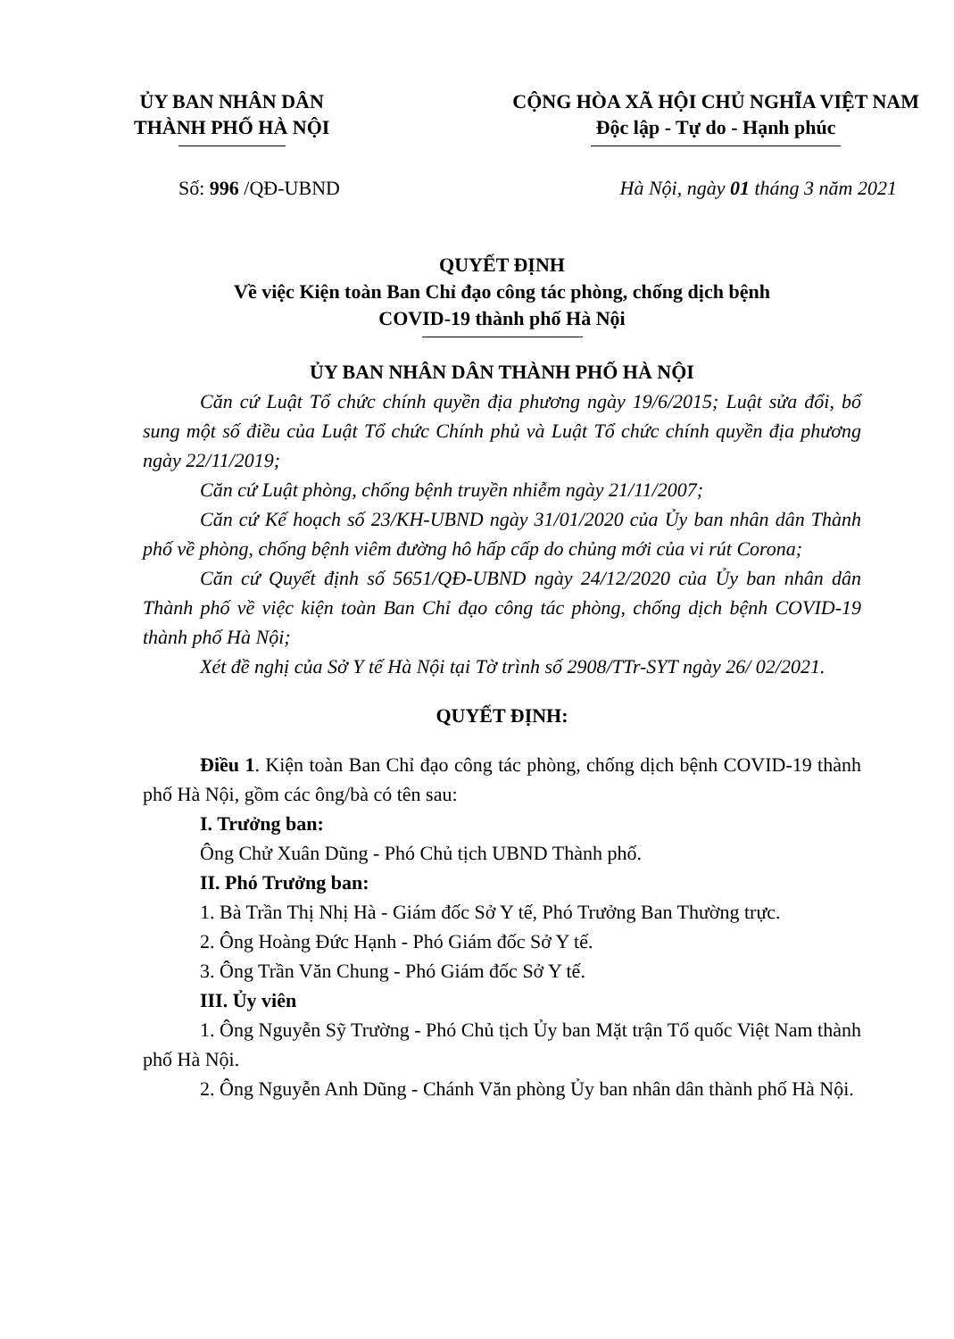ỦY BAN NHÂN DÂN
THÀNH PHỐ HÀ NỘI
CỘNG HÒA XÃ HỘI CHỦ NGHĨA VIỆT NAM
Độc lập - Tự do - Hạnh phúc
Số: 996 /QĐ-UBND Hà Nội, ngày 01 tháng 3 năm 2021
QUYẾT ĐỊNH
Về việc Kiện toàn Ban Chỉ đạo công tác phòng, chống dịch bệnh
COVID-19 thành phố Hà Nội
ỦY BAN NHÂN DÂN THÀNH PHỐ HÀ NỘI
Căn cứ Luật Tổ chức chính quyền địa phương ngày 19/6/2015; Luật sửa đổi, bổ sung một số điều của Luật Tổ chức Chính phủ và Luật Tổ chức chính quyền địa phương ngày 22/11/2019;
Căn cứ Luật phòng, chống bệnh truyền nhiễm ngày 21/11/2007;
Căn cứ Kế hoạch số 23/KH-UBND ngày 31/01/2020 của Ủy ban nhân dân Thành phố về phòng, chống bệnh viêm đường hô hấp cấp do chủng mới của vi rút Corona;
Căn cứ Quyết định số 5651/QĐ-UBND ngày 24/12/2020 của Ủy ban nhân dân Thành phố về việc kiện toàn Ban Chỉ đạo công tác phòng, chống dịch bệnh COVID-19 thành phố Hà Nội;
Xét đề nghị của Sở Y tế Hà Nội tại Tờ trình số 2908/TTr-SYT ngày 26/ 02/2021.
QUYẾT ĐỊNH:
Điều 1. Kiện toàn Ban Chỉ đạo công tác phòng, chống dịch bệnh COVID-19 thành phố Hà Nội, gồm các ông/bà có tên sau:
I. Trưởng ban:
Ông Chử Xuân Dũng - Phó Chủ tịch UBND Thành phố.
II. Phó Trưởng ban:
1. Bà Trần Thị Nhị Hà - Giám đốc Sở Y tế, Phó Trưởng Ban Thường trực.
2. Ông Hoàng Đức Hạnh - Phó Giám đốc Sở Y tế.
3. Ông Trần Văn Chung - Phó Giám đốc Sở Y tế.
III. Ủy viên
1. Ông Nguyễn Sỹ Trường - Phó Chủ tịch Ủy ban Mặt trận Tổ quốc Việt Nam thành phố Hà Nội.
2. Ông Nguyễn Anh Dũng - Chánh Văn phòng Ủy ban nhân dân thành phố Hà Nội.